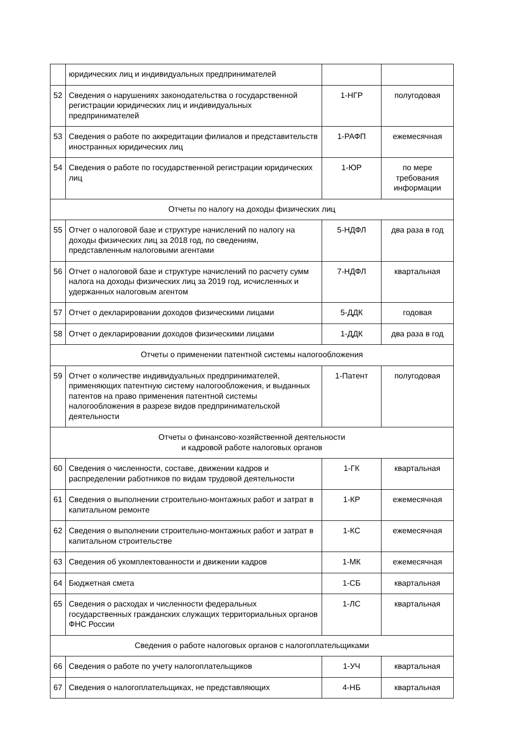| | юридических лиц и индивидуальных предпринимателей | | |
| 52 | Сведения о нарушениях законодательства о государственной регистрации юридических лиц и индивидуальных предпринимателей | 1-НГР | полугодовая |
| 53 | Сведения о работе по аккредитации филиалов и представительств иностранных юридических лиц | 1-РАФП | ежемесячная |
| 54 | Сведения о работе по государственной регистрации юридических лиц | 1-ЮР | по мере требования информации |
| Отчеты по налогу на доходы физических лиц | | | |
| 55 | Отчет о налоговой базе и структуре начислений по налогу на доходы физических лиц за 2018 год, по сведениям, представленным налоговыми агентами | 5-НДФЛ | два раза в год |
| 56 | Отчет о налоговой базе и структуре начислений по расчету сумм налога на доходы физических лиц за 2019 год, исчисленных и удержанных налоговым агентом | 7-НДФЛ | квартальная |
| 57 | Отчет о декларировании доходов физическими лицами | 5-ДДК | годовая |
| 58 | Отчет о декларировании доходов физическими лицами | 1-ДДК | два раза в год |
| Отчеты о применении патентной системы налогообложения | | | |
| 59 | Отчет о количестве индивидуальных предпринимателей, применяющих патентную систему налогообложения, и выданных патентов на право применения патентной системы налогообложения в разрезе видов предпринимательской деятельности | 1-Патент | полугодовая |
| Отчеты о финансово-хозяйственной деятельности и кадровой работе налоговых органов | | | |
| 60 | Сведения о численности, составе, движении кадров и распределении работников по видам трудовой деятельности | 1-ГК | квартальная |
| 61 | Сведения о выполнении строительно-монтажных работ и затрат в капитальном ремонте | 1-КР | ежемесячная |
| 62 | Сведения о выполнении строительно-монтажных работ и затрат в капитальном строительстве | 1-КС | ежемесячная |
| 63 | Сведения об укомплектованности и движении кадров | 1-МК | ежемесячная |
| 64 | Бюджетная смета | 1-СБ | квартальная |
| 65 | Сведения о расходах и численности федеральных государственных гражданских служащих территориальных органов ФНС России | 1-ЛС | квартальная |
| Сведения о работе налоговых органов с налогоплательщиками | | | |
| 66 | Сведения о работе по учету налогоплательщиков | 1-УЧ | квартальная |
| 67 | Сведения о налогоплательщиках, не представляющих | 4-НБ | квартальная |